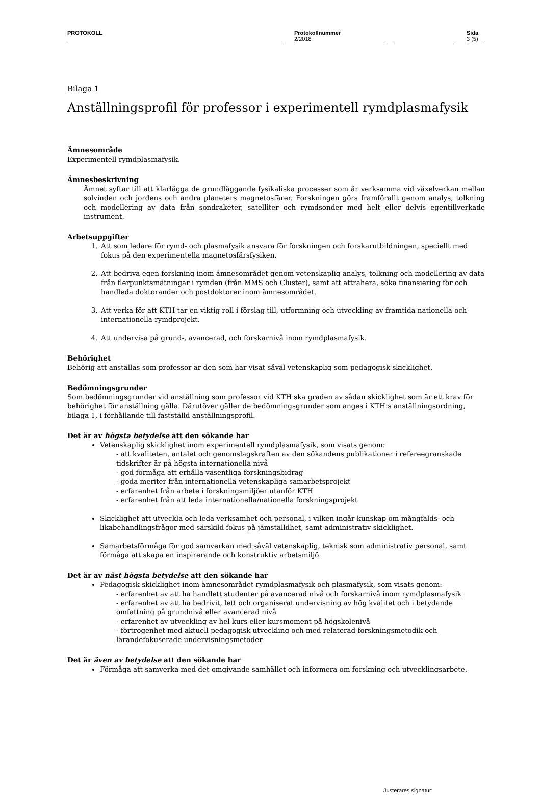PROTOKOLL
Protokollnummer
2/2018
Sida
3 (5)
Bilaga 1
Anställningsprofil för professor i experimentell rymdplasmafysik
Ämnesområde
Experimentell rymdplasmafysik.
Ämnesbeskrivning
Ämnet syftar till att klarlägga de grundläggande fysikaliska processer som är verksamma vid växelverkan mellan solvinden och jordens och andra planeters magnetosfärer. Forskningen görs framförallt genom analys, tolkning och modellering av data från sondraketer, satelliter och rymdsonder med helt eller delvis egentillverkade instrument.
Arbetsuppgifter
1. Att som ledare för rymd- och plasmafysik ansvara för forskningen och forskarutbildningen, speciellt med fokus på den experimentella magnetosfärsfysiken.
2. Att bedriva egen forskning inom ämnesområdet genom vetenskaplig analys, tolkning och modellering av data från flerpunktsmätningar i rymden (från MMS och Cluster), samt att attrahera, söka finansiering för och handleda doktorander och postdoktorer inom ämnesområdet.
3. Att verka för att KTH tar en viktig roll i förslag till, utformning och utveckling av framtida nationella och internationella rymdprojekt.
4. Att undervisa på grund-, avancerad, och forskarnivå inom rymdplasmafysik.
Behörighet
Behörig att anställas som professor är den som har visat såväl vetenskaplig som pedagogisk skicklighet.
Bedömningsgrunder
Som bedömningsgrunder vid anställning som professor vid KTH ska graden av sådan skicklighet som är ett krav för behörighet för anställning gälla. Därutöver gäller de bedömningsgrunder som anges i KTH:s anställningsordning, bilaga 1, i förhållande till fastställd anställningsprofil.
Det är av högsta betydelse att den sökande har
Vetenskaplig skicklighet inom experimentell rymdplasmafysik, som visats genom:
- att kvaliteten, antalet och genomslagskraften av den sökandens publikationer i refereegranskade tidskrifter är på högsta internationella nivå
- god förmåga att erhålla väsentliga forskningsbidrag
- goda meriter från internationella vetenskapliga samarbetsprojekt
- erfarenhet från arbete i forskningsmiljöer utanför KTH
- erfarenhet från att leda internationella/nationella forskningsprojekt
Skicklighet att utveckla och leda verksamhet och personal, i vilken ingår kunskap om mångfalds- och likabehandlingsfrågor med särskild fokus på jämställdhet, samt administrativ skicklighet.
Samarbetsförmåga för god samverkan med såväl vetenskaplig, teknisk som administrativ personal, samt förmåga att skapa en inspirerande och konstruktiv arbetsmiljö.
Det är av näst högsta betydelse att den sökande har
Pedagogisk skicklighet inom ämnesområdet rymdplasmafysik och plasmafysik, som visats genom:
- erfarenhet av att ha handlett studenter på avancerad nivå och forskarnivå inom rymdplasmafysik
- erfarenhet av att ha bedrivit, lett och organiserat undervisning av hög kvalitet och i betydande omfattning på grundnivå eller avancerad nivå
- erfarenhet av utveckling av hel kurs eller kursmoment på högskolenivå
- förtrogenhet med aktuell pedagogisk utveckling och med relaterad forskningsmetodik och lärandefokuserade undervisningsmetoder
Det är även av betydelse att den sökande har
Förmåga att samverka med det omgivande samhället och informera om forskning och utvecklingsarbete.
Justerares signatur: